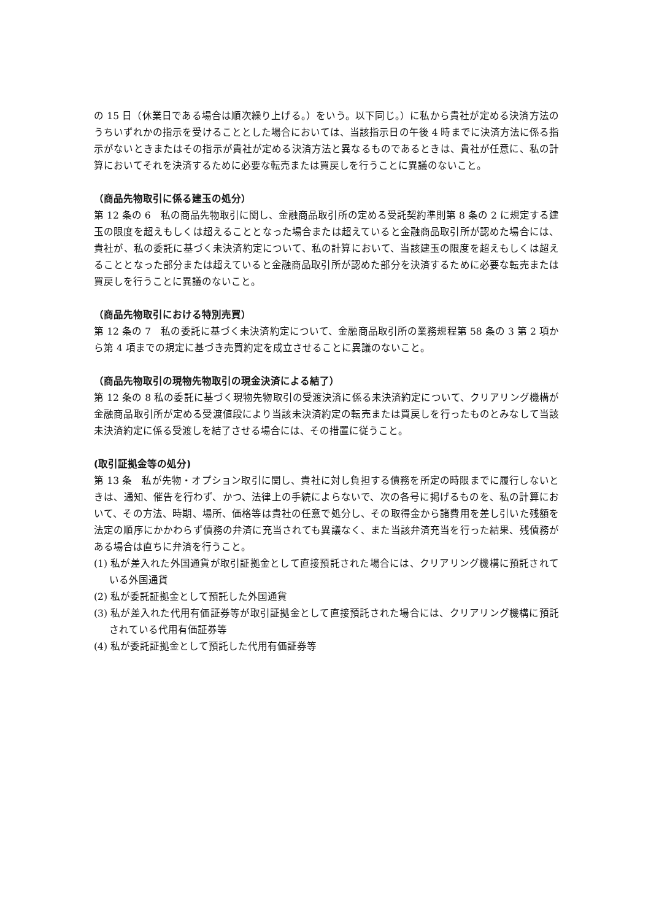の 15 日（休業日である場合は順次繰り上げる。）をいう。以下同じ。）に私から貴社が定める決済方法のうちいずれかの指示を受けることとした場合においては、当該指示日の午後 4 時までに決済方法に係る指示がないときまたはその指示が貴社が定める決済方法と異なるものであるときは、貴社が任意に、私の計算においてそれを決済するために必要な転売または買戻しを行うことに異議のないこと。
（商品先物取引に係る建玉の処分）
第 12 条の 6　私の商品先物取引に関し、金融商品取引所の定める受託契約準則第 8 条の 2 に規定する建玉の限度を超えもしくは超えることとなった場合または超えていると金融商品取引所が認めた場合には、貴社が、私の委託に基づく未決済約定について、私の計算において、当該建玉の限度を超えもしくは超えることとなった部分または超えていると金融商品取引所が認めた部分を決済するために必要な転売または買戻しを行うことに異議のないこと。
（商品先物取引における特別売買）
第 12 条の 7　私の委託に基づく未決済約定について、金融商品取引所の業務規程第 58 条の 3 第 2 項から第 4 項までの規定に基づき売買約定を成立させることに異議のないこと。
（商品先物取引の現物先物取引の現金決済による結了）
第 12 条の 8 私の委託に基づく現物先物取引の受渡決済に係る未決済約定について、クリアリング機構が金融商品取引所が定める受渡値段により当該未決済約定の転売または買戻しを行ったものとみなして当該未決済約定に係る受渡しを結了させる場合には、その措置に従うこと。
(取引証拠金等の処分)
第 13 条　私が先物・オプション取引に関し、貴社に対し負担する債務を所定の時限までに履行しないときは、通知、催告を行わず、かつ、法律上の手続によらないで、次の各号に掲げるものを、私の計算において、その方法、時期、場所、価格等は貴社の任意で処分し、その取得金から諸費用を差し引いた残額を法定の順序にかかわらず債務の弁済に充当されても異議なく、また当該弁済充当を行った結果、残債務がある場合は直ちに弁済を行うこと。
(1) 私が差入れた外国通貨が取引証拠金として直接預託された場合には、クリアリング機構に預託されている外国通貨
(2) 私が委託証拠金として預託した外国通貨
(3) 私が差入れた代用有価証券等が取引証拠金として直接預託された場合には、クリアリング機構に預託されている代用有価証券等
(4) 私が委託証拠金として預託した代用有価証券等